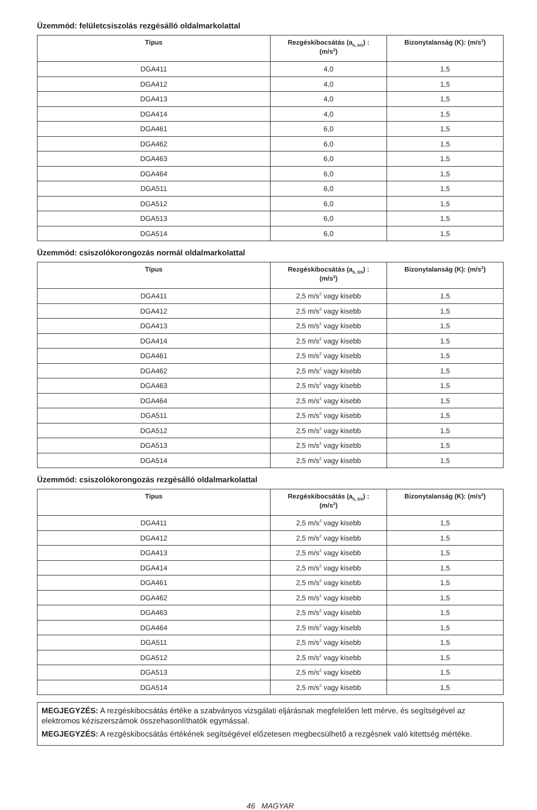Üzemmód: felületcsiszolás rezgésálló oldalmarkolattal
| Típus | Rezgéskibocsátás (a<sub>h, AG</sub>) : (m/s<sup>2</sup>) | Bizonytalanság (K): (m/s<sup>2</sup>) |
| --- | --- | --- |
| DGA411 | 4,0 | 1,5 |
| DGA412 | 4,0 | 1,5 |
| DGA413 | 4,0 | 1,5 |
| DGA414 | 4,0 | 1,5 |
| DGA461 | 6,0 | 1,5 |
| DGA462 | 6,0 | 1,5 |
| DGA463 | 6,0 | 1,5 |
| DGA464 | 6,0 | 1,5 |
| DGA511 | 6,0 | 1,5 |
| DGA512 | 6,0 | 1,5 |
| DGA513 | 6,0 | 1,5 |
| DGA514 | 6,0 | 1,5 |
Üzemmód: csiszolókorongozás normál oldalmarkolattal
| Típus | Rezgéskibocsátás (a<sub>h, DS</sub>) : (m/s<sup>2</sup>) | Bizonytalanság (K): (m/s<sup>2</sup>) |
| --- | --- | --- |
| DGA411 | 2,5 m/s<sup>2</sup> vagy kisebb | 1,5 |
| DGA412 | 2,5 m/s<sup>2</sup> vagy kisebb | 1,5 |
| DGA413 | 2,5 m/s<sup>2</sup> vagy kisebb | 1,5 |
| DGA414 | 2,5 m/s<sup>2</sup> vagy kisebb | 1,5 |
| DGA461 | 2,5 m/s<sup>2</sup> vagy kisebb | 1,5 |
| DGA462 | 2,5 m/s<sup>2</sup> vagy kisebb | 1,5 |
| DGA463 | 2,5 m/s<sup>2</sup> vagy kisebb | 1,5 |
| DGA464 | 2,5 m/s<sup>2</sup> vagy kisebb | 1,5 |
| DGA511 | 2,5 m/s<sup>2</sup> vagy kisebb | 1,5 |
| DGA512 | 2,5 m/s<sup>2</sup> vagy kisebb | 1,5 |
| DGA513 | 2,5 m/s<sup>2</sup> vagy kisebb | 1,5 |
| DGA514 | 2,5 m/s<sup>2</sup> vagy kisebb | 1,5 |
Üzemmód: csiszolókorongozás rezgésálló oldalmarkolattal
| Típus | Rezgéskibocsátás (a<sub>h, DS</sub>) : (m/s<sup>2</sup>) | Bizonytalanság (K): (m/s<sup>2</sup>) |
| --- | --- | --- |
| DGA411 | 2,5 m/s<sup>2</sup> vagy kisebb | 1,5 |
| DGA412 | 2,5 m/s<sup>2</sup> vagy kisebb | 1,5 |
| DGA413 | 2,5 m/s<sup>2</sup> vagy kisebb | 1,5 |
| DGA414 | 2,5 m/s<sup>2</sup> vagy kisebb | 1,5 |
| DGA461 | 2,5 m/s<sup>2</sup> vagy kisebb | 1,5 |
| DGA462 | 2,5 m/s<sup>2</sup> vagy kisebb | 1,5 |
| DGA463 | 2,5 m/s<sup>2</sup> vagy kisebb | 1,5 |
| DGA464 | 2,5 m/s<sup>2</sup> vagy kisebb | 1,5 |
| DGA511 | 2,5 m/s<sup>2</sup> vagy kisebb | 1,5 |
| DGA512 | 2,5 m/s<sup>2</sup> vagy kisebb | 1,5 |
| DGA513 | 2,5 m/s<sup>2</sup> vagy kisebb | 1,5 |
| DGA514 | 2,5 m/s<sup>2</sup> vagy kisebb | 1,5 |
MEGJEGYZÉS: A rezgéskibocsátás értéke a szabványos vizsgálati eljárásnak megfelelően lett mérve, és segítségével az elektromos kéziszerszámok összehasonlíthatók egymással.
MEGJEGYZÉS: A rezgéskibocsátás értékének segítségével előzetesen megbecsülhető a rezgésnek való kitettség mértéke.
46 MAGYAR